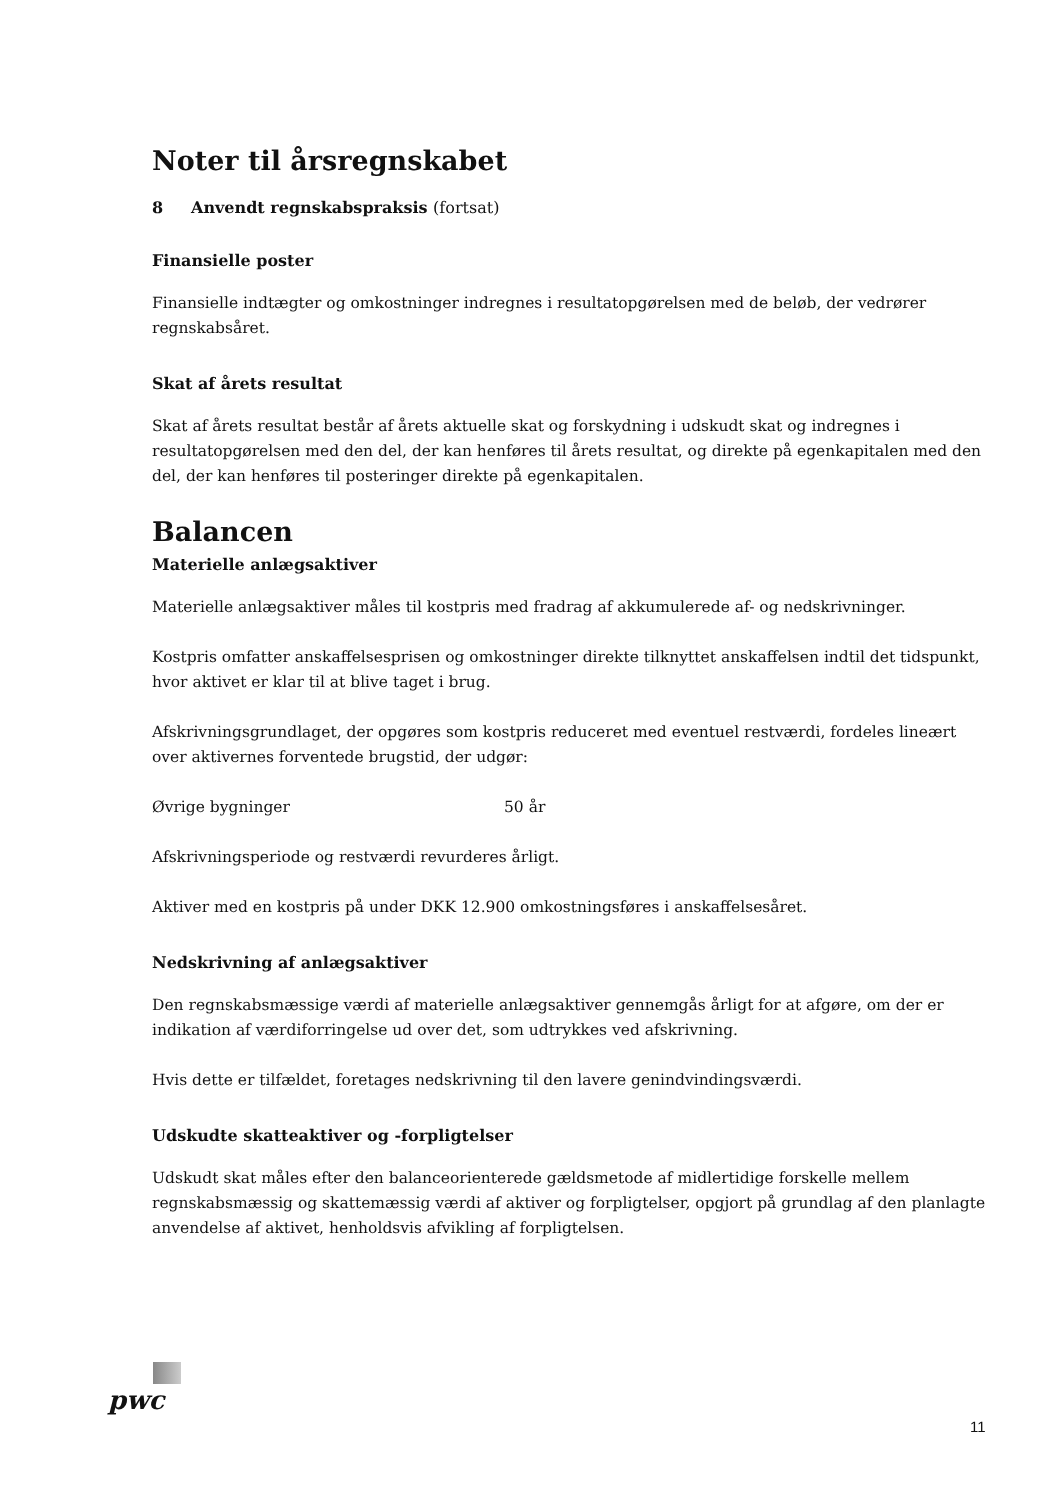Noter til årsregnskabet
8 Anvendt regnskabspraksis (fortsat)
Finansielle poster
Finansielle indtægter og omkostninger indregnes i resultatopgørelsen med de beløb, der vedrører regnskabsåret.
Skat af årets resultat
Skat af årets resultat består af årets aktuelle skat og forskydning i udskudt skat og indregnes i resultatopgørelsen med den del, der kan henføres til årets resultat, og direkte på egenkapitalen med den del, der kan henføres til posteringer direkte på egenkapitalen.
Balancen
Materielle anlægsaktiver
Materielle anlægsaktiver måles til kostpris med fradrag af akkumulerede af- og nedskrivninger.
Kostpris omfatter anskaffelsesprisen og omkostninger direkte tilknyttet anskaffelsen indtil det tidspunkt, hvor aktivet er klar til at blive taget i brug.
Afskrivningsgrundlaget, der opgøres som kostpris reduceret med eventuel restværdi, fordeles lineært over aktivernes forventede brugstid, der udgør:
Øvrige bygninger 50 år
Afskrivningsperiode og restværdi revurderes årligt.
Aktiver med en kostpris på under DKK 12.900 omkostningsføres i anskaffelsesåret.
Nedskrivning af anlægsaktiver
Den regnskabsmæssige værdi af materielle anlægsaktiver gennemgås årligt for at afgøre, om der er indikation af værdiforringelse ud over det, som udtrykkes ved afskrivning.
Hvis dette er tilfældet, foretages nedskrivning til den lavere genindvindingsværdi.
Udskudte skatteaktiver og -forpligtelser
Udskudt skat måles efter den balanceorienterede gældsmetode af midlertidige forskelle mellem regnskabsmæssig og skattemæssig værdi af aktiver og forpligtelser, opgjort på grundlag af den planlagte anvendelse af aktivet, henholdsvis afvikling af forpligtelsen.
pwc
11